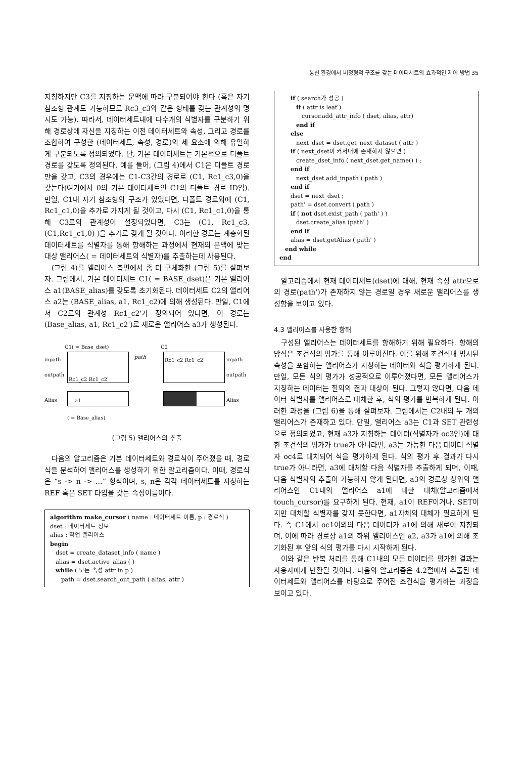통신 환경에서 비정형적 구조를 갖는 데이터세트의 효과적인 제어 방법 35
지칭하지만 C3를 지칭하는 문맥에 따라 구분되어야 한다 (혹은 자기 참조형 관계도 가능하므로 Rc3_c3와 같은 형태를 갖는 관계성의 명시도 가능). 따라서, 데이터세트내에 다수개의 식별자를 구분하기 위해 경로상에 자신을 지칭하는 이전 데이터세트와 속성, 그리고 경로를 조합하여 구성한 (데이터세트, 속성, 경로)의 세 요소에 의해 유일하게 구분되도록 정의되었다. 단, 기본 데이터세트는 기본적으로 디폴트 경로를 갖도록 정의된다. 예를 들어, (그림 4)에서 C1은 디폴트 경로만을 갖고, C3의 경우에는 C1-C3간의 경로로 (C1, Rc1_c3,0)을 갖는다(여기에서 0의 기본 데이터세트인 C1의 디폴트 경로 ID임). 만일, C1내 자기 참조형의 구조가 있었다면, 디폴트 경로외에 (C1, Rc1_c1,0)을 추가로 가지게 될 것이고, 다시 (C1, Rc1_c1,0)을 통해 C3로의 관계성이 설정되었다면, C3는 (C1, Rc1_c3, (C1,Rc1_c1,0) )을 추가로 갖게 될 것이다. 이러한 경로는 계층화된 데이터세트를 식별자를 통해 항해하는 과정에서 현재의 문맥에 맞는 대상 앨리어스( = 데이터세트의 식별자)를 추출하는데 사용된다.
(그림 4)를 앨리어스 측면에서 좀 더 구체화한 (그림 5)를 살펴보자. 그림에서, 기본 데이터세트 C1( = BASE_dset)은 기본 앨리어스 a1(BASE_alias)를 갖도록 초기화된다. 데이터세트 C2의 앨리어스 a2는 (BASE_alias, a1, Rc1_c2)에 의해 생성된다. 만일, C1에서 C2로의 관계성 Rc1_c2'가 정의되어 있다면, 이 경로는 (Base_alias, a1, Rc1_c2')로 새로운 앨리어스 a3가 생성된다.
C1( = Base_dset) C2
inpath
outpath
Alias
path inpath
outpath
Alias
Rc1_c2 Rc1_c2'
Rc1_c2 Rc1_c2'
a1
( = Base_alias)
(그림 5) 앨리어스의 추출
다음의 알고리즘은 기본 데이터세트와 경로식이 주어졌을 때, 경로식을 분석하여 앨리어스를 생성하기 위한 알고리즘이다. 이때, 경로식은 “s -> n -> …” 형식이며, s, n은 각각 데이터세트를 지칭하는 REF 혹은 SET 타입을 갖는 속성이름이다.
algorithm make_cursor ( name : 데이터세트 이름, p : 경로식 )
dset : 데이터세트 정보
alias : 작업 앨리어스
begin
dset = create_dataset_info ( name )
alias = dset.active_alias ( )
while ( 모든 속성 attr in p )
path = dset.search_out_path ( alias, attr )
if ( search가 성공 )
if ( attr is leaf )
cursor.add_attr_info ( dset, alias, attr)
end if
else
next_dset = dset.get_next_dataset ( attr )
if ( next_dset이 커서내에 존재하지 않으면 )
create_dset_info ( next_dset.get_name() ) ;
end if
next_dset.add_inpath ( path )
end if
dset = next_dset ;
path' = dset.convert ( path )
if ( not dset.exist_path ( path' ) )
dset.create_alias (path' )
end if
alias = dset.getAlias ( path' )
end while
end
알고리즘에서 현재 데이터세트(dset)에 대해, 현재 속성 attr으로의 경로(path')가 존재하지 않는 경로일 경우 새로운 앨리어스를 생성함을 보이고 있다.
4.3 앨리어스를 사용한 항해
구성된 앨리어스는 데이터세트를 항해하기 위해 필요하다. 항해의 방식은 조건식의 평가를 통해 이루어진다. 이를 위해 조건식내 명시된 속성을 포함하는 앨리어스가 지칭하는 데이터와 식을 평가하게 된다. 만일, 모든 식의 평가가 성공적으로 이루어졌다면, 모든 앨리어스가 지칭하는 데이터는 질의의 결과 대상이 된다. 그렇지 않다면, 다음 데이터 식별자를 앨리어스로 대체한 후, 식의 평가를 반복하게 된다. 이러한 과정을 (그림 6)을 통해 살펴보자. 그림에서는 C2내의 두 개의 앨리어스가 존재하고 있다. 만일, 앨리어스 a3는 C1과 SET 관련성으로 정의되었고, 현재 a3가 지칭하는 데이터(식별자가 oc3인)에 대한 조건식의 평가가 true가 아니라면, a3는 가능한 다음 데이터 식별자 oc4로 대치되어 식을 평가하게 된다. 식의 평가 후 결과가 다시 true가 아니라면, a3에 대체할 다음 식별자를 추출하게 되며, 이때, 다음 식별자의 추출이 가능하지 않게 된다면, a3의 경로상 상위의 앨리어스인 C1내의 앨리어스 a1에 대한 대체(알고리즘에서 touch_cursor)를 요구하게 된다. 현재, a1이 REF이거나, SET이지만 대체할 식별자를 갖지 못한다면, a1자체의 대체가 필요하게 된다. 즉 C1에서 oc1이외의 다음 데이터가 a1에 의해 새로이 지칭되며, 이에 따라 경로상 a1의 하위 앨리어스인 a2, a3가 a1에 의해 초기화된 후 앞의 식의 평가를 다시 시작하게 된다.
이와 같은 반복 처리를 통해 C1내의 모든 데이터를 평가한 결과는 사용자에게 반환될 것이다. 다음의 알고리즘은 4.2절에서 추출된 데이터세트와 앨리어스를 바탕으로 주어진 조건식을 평가하는 과정을 보이고 있다.